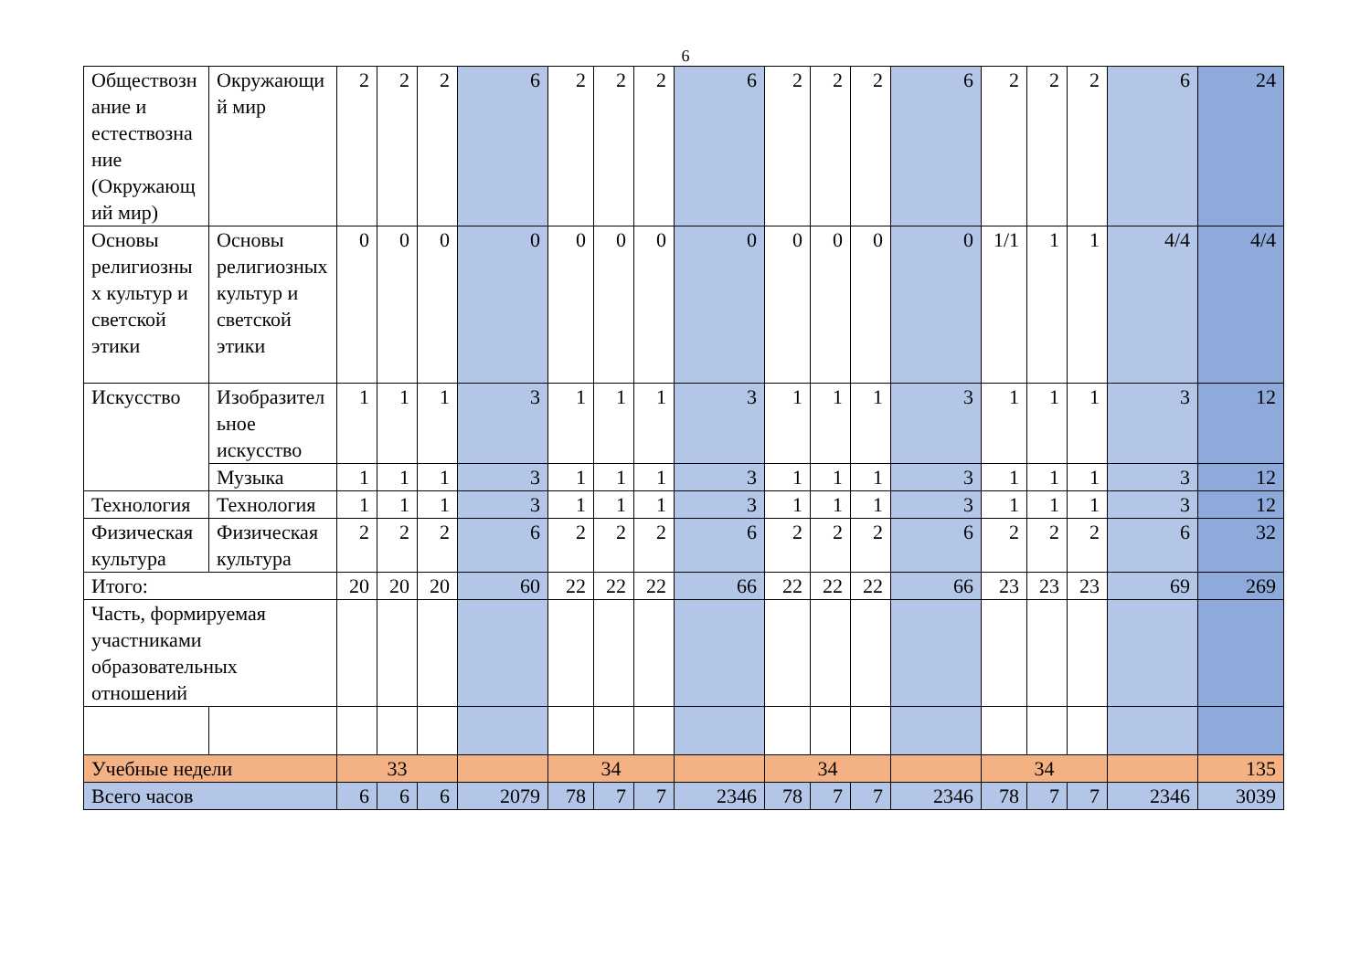6
| Обществознание и естествознание (Окружающий мир) | Окружающий мир | 2 | 2 | 2 | 6 | 2 | 2 | 2 | 6 | 2 | 2 | 2 | 6 | 2 | 2 | 2 | 6 | 24 |
| Основы религиозных культур и светской этики | Основы религиозных культур и светской этики | 0 | 0 | 0 | 0 | 0 | 0 | 0 | 0 | 0 | 0 | 0 | 0 | 1/1 | 1 | 1 | 4/4 | 4/4 |
| Искусство | Изобразительное искусство | 1 | 1 | 1 | 3 | 1 | 1 | 1 | 3 | 1 | 1 | 1 | 3 | 1 | 1 | 1 | 3 | 12 |
| | Музыка | 1 | 1 | 1 | 3 | 1 | 1 | 1 | 3 | 1 | 1 | 1 | 3 | 1 | 1 | 1 | 3 | 12 |
| Технология | Технология | 1 | 1 | 1 | 3 | 1 | 1 | 1 | 3 | 1 | 1 | 1 | 3 | 1 | 1 | 1 | 3 | 12 |
| Физическая культура | Физическая культура | 2 | 2 | 2 | 6 | 2 | 2 | 2 | 6 | 2 | 2 | 2 | 6 | 2 | 2 | 2 | 6 | 32 |
| Итого: | | 20 | 20 | 20 | 60 | 22 | 22 | 22 | 66 | 22 | 22 | 22 | 66 | 23 | 23 | 23 | 69 | 269 |
| Часть, формируемая участниками образовательных отношений | | | | | | | | | | | | | | | | | | |
| Учебные недели | | 33 | | | | 34 | | | | 34 | | | | 34 | | | | 135 |
| Всего часов | | 6 | 6 | 6 | 2079 | 78 | 7 | 7 | 2346 | 78 | 7 | 7 | 2346 | 78 | 7 | 7 | 2346 | 3039 |